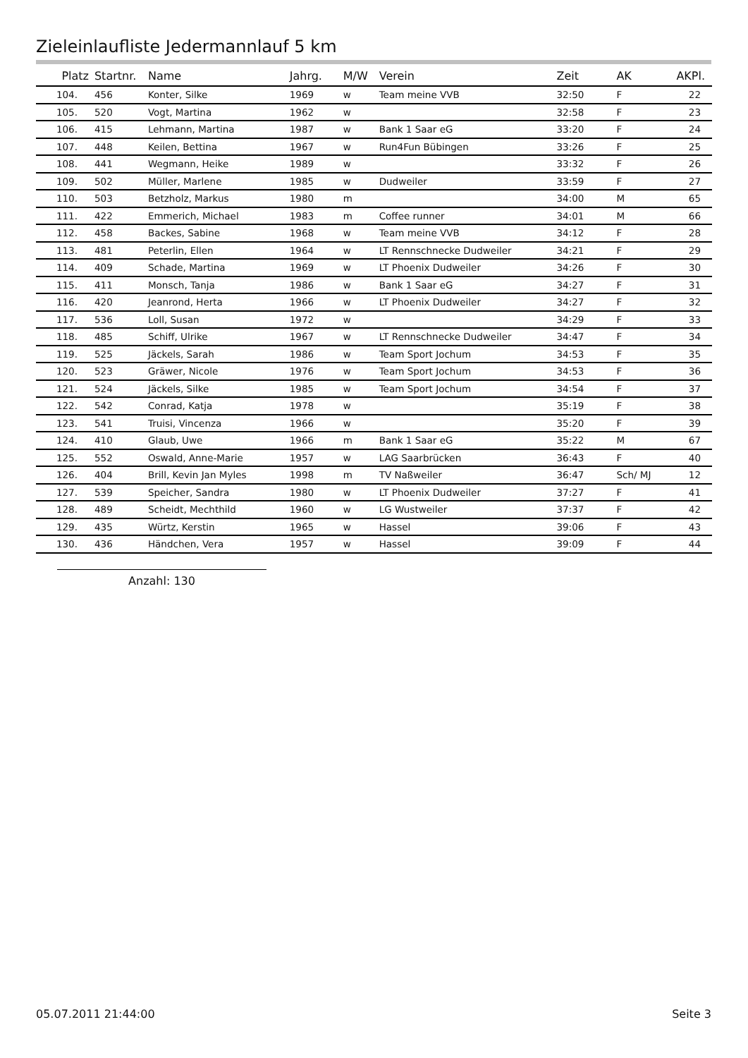Zieleinlaufliste Jedermannlauf 5 km
| Platz | Startnr. | Name | Jahrg. | M/W | Verein | Zeit | AK | AKPl. |
| --- | --- | --- | --- | --- | --- | --- | --- | --- |
| 104. | 456 | Konter, Silke | 1969 | w | Team meine VVB | 32:50 | F | 22 |
| 105. | 520 | Vogt, Martina | 1962 | w | | 32:58 | F | 23 |
| 106. | 415 | Lehmann, Martina | 1987 | w | Bank 1 Saar eG | 33:20 | F | 24 |
| 107. | 448 | Keilen, Bettina | 1967 | w | Run4Fun Bübingen | 33:26 | F | 25 |
| 108. | 441 | Wegmann, Heike | 1989 | w | | 33:32 | F | 26 |
| 109. | 502 | Müller, Marlene | 1985 | w | Dudweiler | 33:59 | F | 27 |
| 110. | 503 | Betzholz, Markus | 1980 | m | | 34:00 | M | 65 |
| 111. | 422 | Emmerich, Michael | 1983 | m | Coffee runner | 34:01 | M | 66 |
| 112. | 458 | Backes, Sabine | 1968 | w | Team meine VVB | 34:12 | F | 28 |
| 113. | 481 | Peterlin, Ellen | 1964 | w | LT Rennschnecke Dudweiler | 34:21 | F | 29 |
| 114. | 409 | Schade, Martina | 1969 | w | LT Phoenix Dudweiler | 34:26 | F | 30 |
| 115. | 411 | Monsch, Tanja | 1986 | w | Bank 1 Saar eG | 34:27 | F | 31 |
| 116. | 420 | Jeanrond, Herta | 1966 | w | LT Phoenix Dudweiler | 34:27 | F | 32 |
| 117. | 536 | Loll, Susan | 1972 | w | | 34:29 | F | 33 |
| 118. | 485 | Schiff, Ulrike | 1967 | w | LT Rennschnecke Dudweiler | 34:47 | F | 34 |
| 119. | 525 | Jäckels, Sarah | 1986 | w | Team Sport Jochum | 34:53 | F | 35 |
| 120. | 523 | Gräwer, Nicole | 1976 | w | Team Sport Jochum | 34:53 | F | 36 |
| 121. | 524 | Jäckels, Silke | 1985 | w | Team Sport Jochum | 34:54 | F | 37 |
| 122. | 542 | Conrad, Katja | 1978 | w | | 35:19 | F | 38 |
| 123. | 541 | Truisi, Vincenza | 1966 | w | | 35:20 | F | 39 |
| 124. | 410 | Glaub, Uwe | 1966 | m | Bank 1 Saar eG | 35:22 | M | 67 |
| 125. | 552 | Oswald, Anne-Marie | 1957 | w | LAG Saarbrücken | 36:43 | F | 40 |
| 126. | 404 | Brill, Kevin Jan Myles | 1998 | m | TV Naßweiler | 36:47 | Sch/ MJ | 12 |
| 127. | 539 | Speicher, Sandra | 1980 | w | LT Phoenix Dudweiler | 37:27 | F | 41 |
| 128. | 489 | Scheidt, Mechthild | 1960 | w | LG Wustweiler | 37:37 | F | 42 |
| 129. | 435 | Würtz, Kerstin | 1965 | w | Hassel | 39:06 | F | 43 |
| 130. | 436 | Händchen, Vera | 1957 | w | Hassel | 39:09 | F | 44 |
Anzahl: 130
05.07.2011 21:44:00 Seite 3